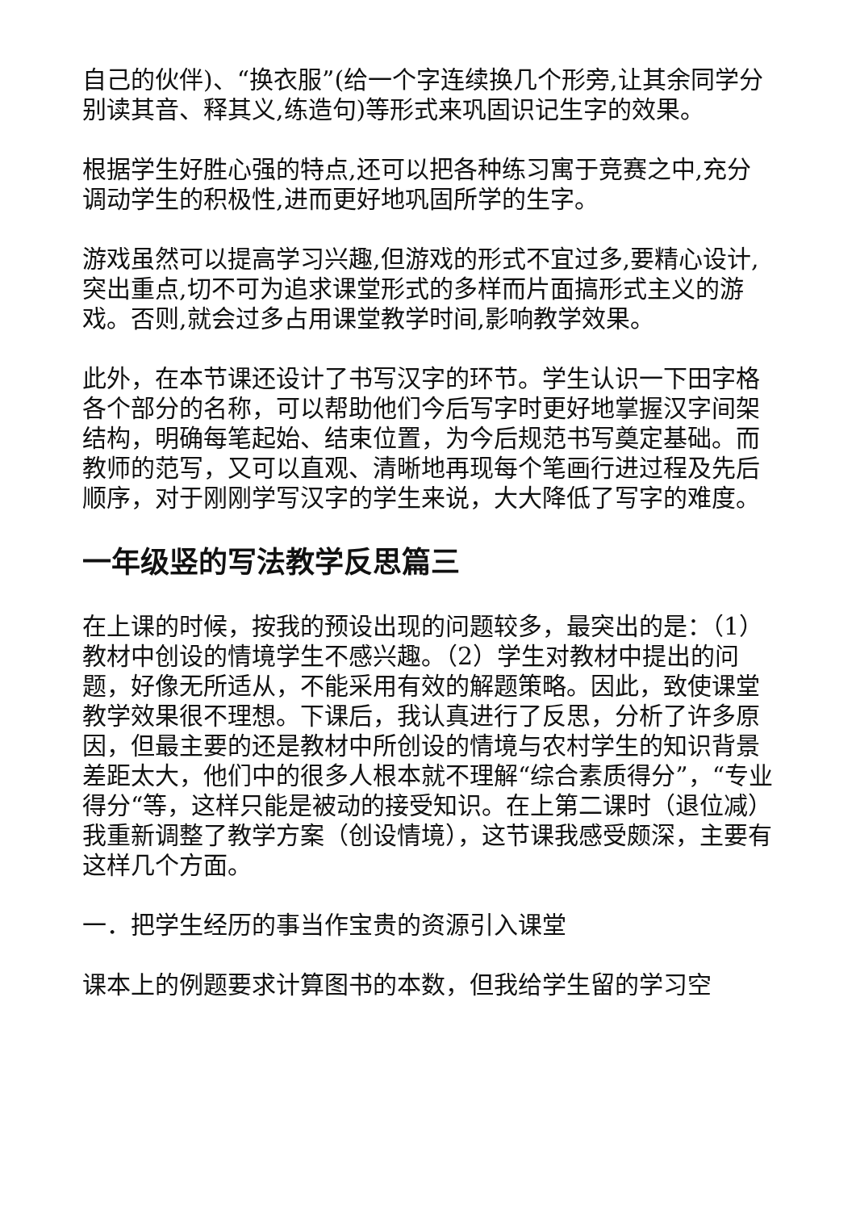自己的伙伴)、“换衣服”(给一个字连续换几个形旁,让其余同学分别读其音、释其义,练造句)等形式来巩固识记生字的效果。
根据学生好胜心强的特点,还可以把各种练习寓于竞赛之中,充分调动学生的积极性,进而更好地巩固所学的生字。
游戏虽然可以提高学习兴趣,但游戏的形式不宜过多,要精心设计,突出重点,切不可为追求课堂形式的多样而片面搞形式主义的游戏。否则,就会过多占用课堂教学时间,影响教学效果。
此外，在本节课还设计了书写汉字的环节。学生认识一下田字格各个部分的名称，可以帮助他们今后写字时更好地掌握汉字间架结构，明确每笔起始、结束位置，为今后规范书写奠定基础。而教师的范写，又可以直观、清晰地再现每个笔画行进过程及先后顺序，对于刚刚学写汉字的学生来说，大大降低了写字的难度。
一年级竖的写法教学反思篇三
在上课的时候，按我的预设出现的问题较多，最突出的是：（1）教材中创设的情境学生不感兴趣。（2）学生对教材中提出的问题，好像无所适从，不能采用有效的解题策略。因此，致使课堂教学效果很不理想。下课后，我认真进行了反思，分析了许多原因，但最主要的还是教材中所创设的情境与农村学生的知识背景差距太大，他们中的很多人根本就不理解“综合素质得分”，“专业得分“等，这样只能是被动的接受知识。在上第二课时（退位减）我重新调整了教学方案（创设情境），这节课我感受颇深，主要有这样几个方面。
一．把学生经历的事当作宝贵的资源引入课堂
课本上的例题要求计算图书的本数，但我给学生留的学习空